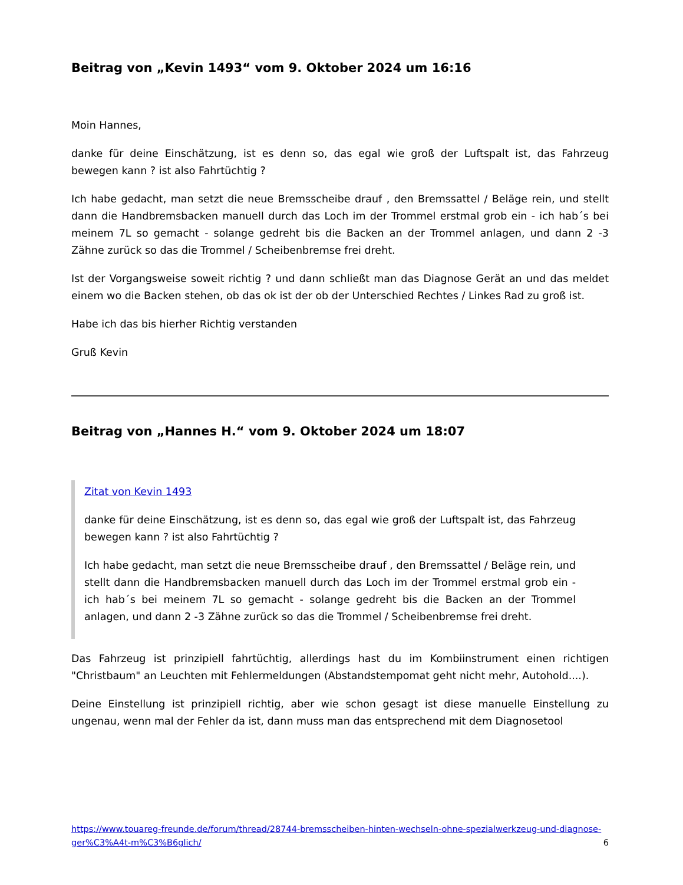Beitrag von „Kevin 1493“ vom 9. Oktober 2024 um 16:16
Moin Hannes,
danke für deine Einschätzung, ist es denn so, das egal wie groß der Luftspalt ist, das Fahrzeug bewegen kann ? ist also Fahrtüchtig ?
Ich habe gedacht, man setzt die neue Bremsscheibe drauf , den Bremssattel / Beläge rein, und stellt dann die Handbremsbacken manuell durch das Loch im der Trommel erstmal grob ein - ich hab´s bei meinem 7L so gemacht - solange gedreht bis die Backen an der Trommel anlagen, und dann 2 -3 Zähne zurück so das die Trommel / Scheibenbremse frei dreht.
Ist der Vorgangsweise soweit richtig ? und dann schließt man das Diagnose Gerät an und das meldet einem wo die Backen stehen, ob das ok ist der ob der Unterschied Rechtes / Linkes Rad zu groß ist.
Habe ich das bis hierher Richtig verstanden
Gruß Kevin
Beitrag von „Hannes H.“ vom 9. Oktober 2024 um 18:07
Zitat von Kevin 1493
danke für deine Einschätzung, ist es denn so, das egal wie groß der Luftspalt ist, das Fahrzeug bewegen kann ? ist also Fahrtüchtig ?
Ich habe gedacht, man setzt die neue Bremsscheibe drauf , den Bremssattel / Beläge rein, und stellt dann die Handbremsbacken manuell durch das Loch im der Trommel erstmal grob ein - ich hab´s bei meinem 7L so gemacht - solange gedreht bis die Backen an der Trommel anlagen, und dann 2 -3 Zähne zurück so das die Trommel / Scheibenbremse frei dreht.
Das Fahrzeug ist prinzipiell fahrtüchtig, allerdings hast du im Kombiinstrument einen richtigen "Christbaum" an Leuchten mit Fehlermeldungen (Abstandstempomat geht nicht mehr, Autohold....).
Deine Einstellung ist prinzipiell richtig, aber wie schon gesagt ist diese manuelle Einstellung zu ungenau, wenn mal der Fehler da ist, dann muss man das entsprechend mit dem Diagnosetool
https://www.touareg-freunde.de/forum/thread/28744-bremsscheiben-hinten-wechseln-ohne-spezialwerkzeug-und-diagnose-ger%C3%A4t-m%C3%B6glich/ 6